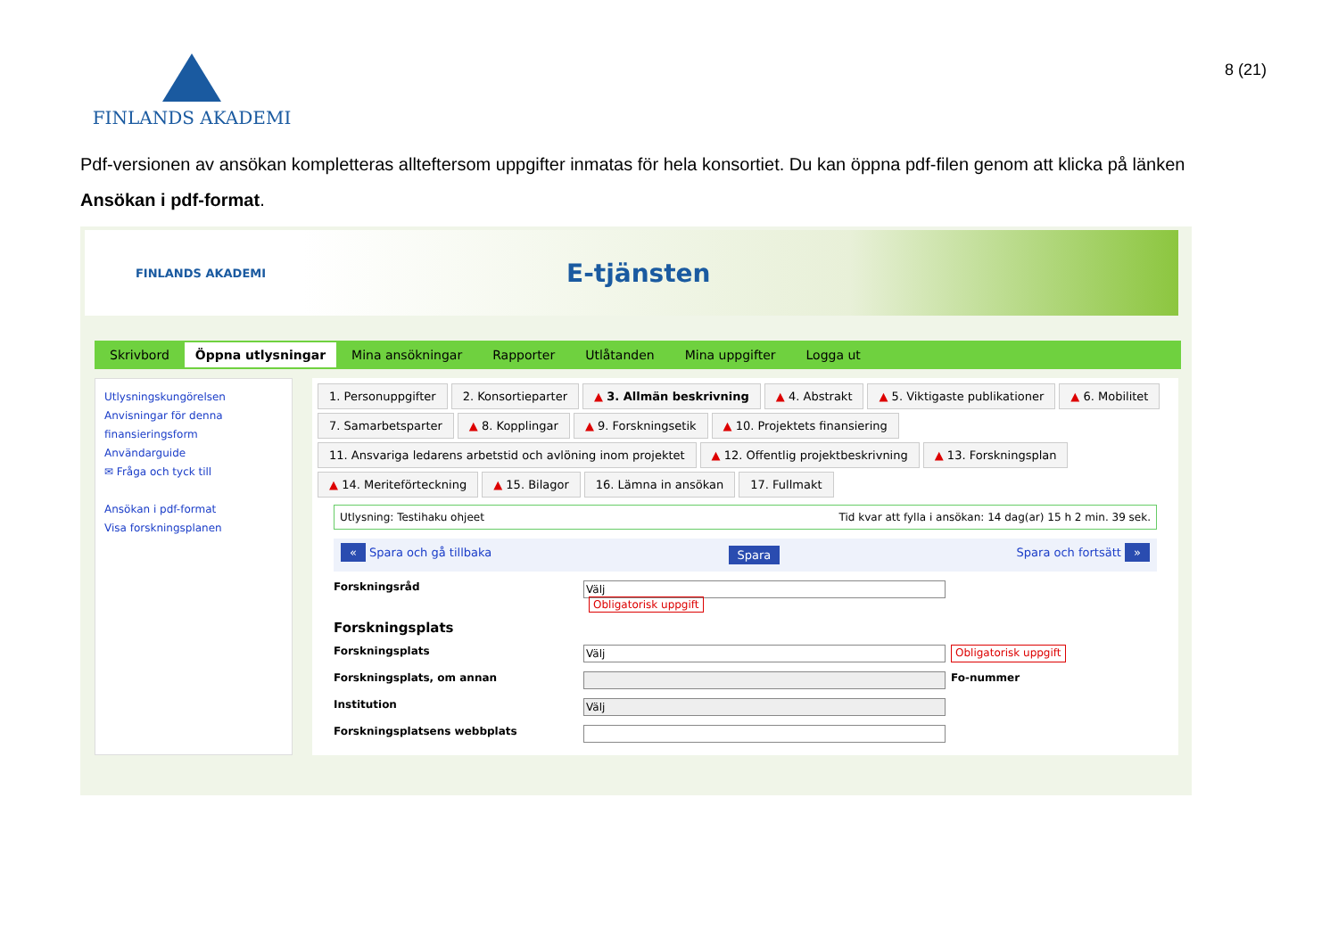FINLANDS AKADEMI
8 (21)
Pdf-versionen av ansökan kompletteras allteftersom uppgifter inmatas för hela konsortiet. Du kan öppna pdf-filen genom att klicka på länken Ansökan i pdf-format.
FINLANDS AKADEMI
E-tjänsten
Skrivbord Öppna utlysningar Mina ansökningar Rapporter Utlåtanden Mina uppgifter Logga ut
Utlysningskungörelsen
Anvisningar för denna finansieringsform
Användarguide
✉ Fråga och tyck till
Ansökan i pdf-format
Visa forskningsplanen
1. Personuppgifter 2. Konsortieparter ▲ 3. Allmän beskrivning ▲ 4. Abstrakt ▲ 5. Viktigaste publikationer ▲ 6. Mobilitet 7. Samarbetsparter ▲ 8. Kopplingar ▲ 9. Forskningsetik ▲ 10. Projektets finansiering 11. Ansvariga ledarens arbetstid och avlöning inom projektet ▲ 12. Offentlig projektbeskrivning ▲ 13. Forskningsplan ▲ 14. Meriteförteckning ▲ 15. Bilagor 16. Lämna in ansökan 17. Fullmakt
Utlysning: Testihaku ohjeet Tid kvar att fylla i ansökan: 14 dag(ar) 15 h 2 min. 39 sek.
« Spara och gå tillbaka Spara Spara och fortsätt »
Forskningsråd Välj
Obligatorisk uppgift
Forskningsplats
Forskningsplats Välj Obligatorisk uppgift
Forskningsplats, om annan Fo-nummer
Institution Välj
Forskningsplatsens webbplats